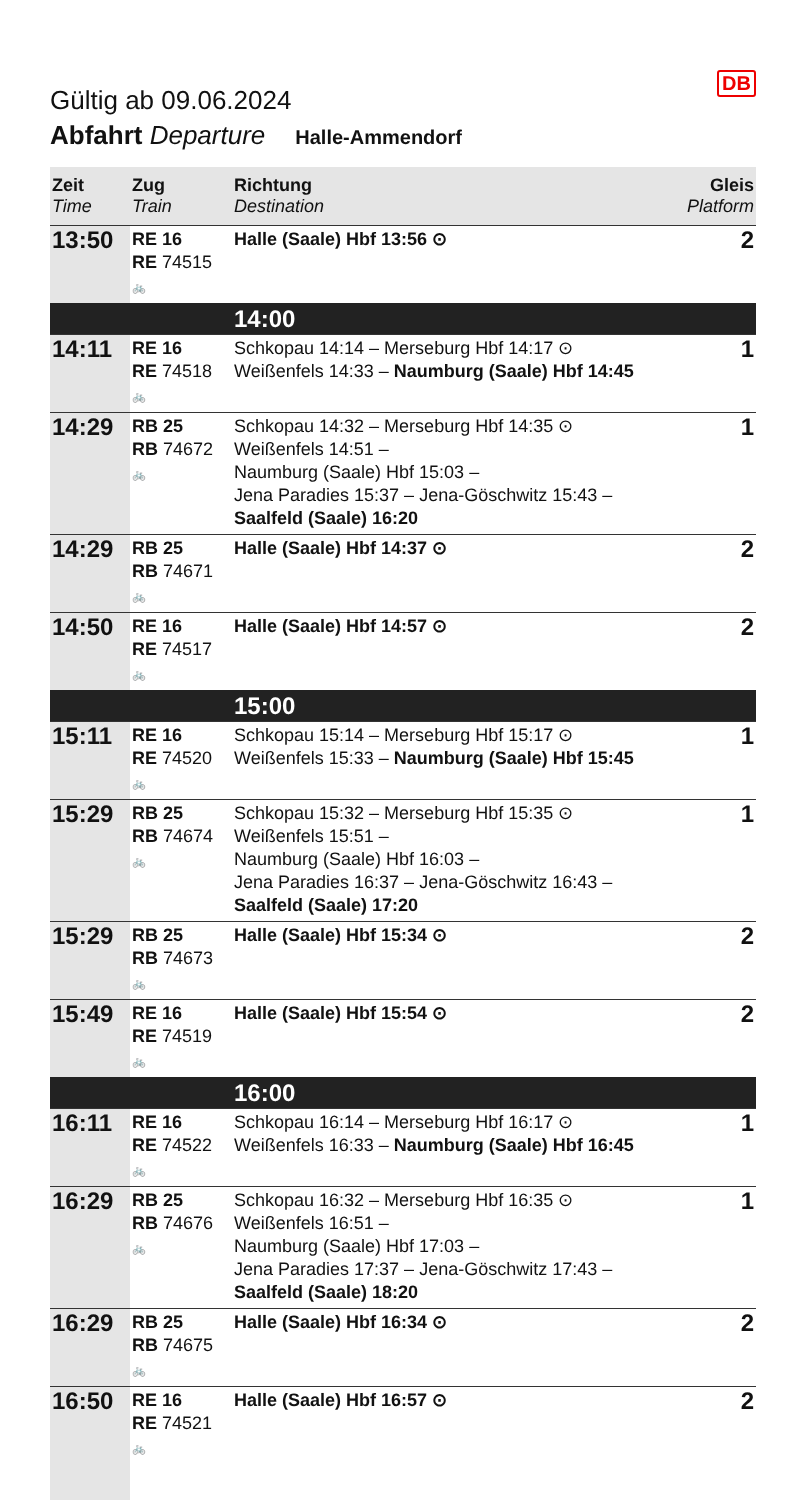DB
Gültig ab 09.06.2024
Abfahrt Departure Halle-Ammendorf
| Zeit Time | Zug Train | Richtung Destination | Gleis Platform |
| --- | --- | --- | --- |
| 13:50 | RE 16 RE 74515 🚲 | Halle (Saale) Hbf 13:56 ⊙ | 2 |
| | | 14:00 | |
| 14:11 | RE 16 RE 74518 🚲 | Schkopau 14:14 – Merseburg Hbf 14:17 ⊙ Weißenfels 14:33 – Naumburg (Saale) Hbf 14:45 | 1 |
| 14:29 | RB 25 RB 74672 🚲 | Schkopau 14:32 – Merseburg Hbf 14:35 ⊙ Weißenfels 14:51 – Naumburg (Saale) Hbf 15:03 – Jena Paradies 15:37 – Jena-Göschwitz 15:43 – Saalfeld (Saale) 16:20 | 1 |
| 14:29 | RB 25 RB 74671 🚲 | Halle (Saale) Hbf 14:37 ⊙ | 2 |
| 14:50 | RE 16 RE 74517 🚲 | Halle (Saale) Hbf 14:57 ⊙ | 2 |
| | | 15:00 | |
| 15:11 | RE 16 RE 74520 🚲 | Schkopau 15:14 – Merseburg Hbf 15:17 ⊙ Weißenfels 15:33 – Naumburg (Saale) Hbf 15:45 | 1 |
| 15:29 | RB 25 RB 74674 🚲 | Schkopau 15:32 – Merseburg Hbf 15:35 ⊙ Weißenfels 15:51 – Naumburg (Saale) Hbf 16:03 – Jena Paradies 16:37 – Jena-Göschwitz 16:43 – Saalfeld (Saale) 17:20 | 1 |
| 15:29 | RB 25 RB 74673 🚲 | Halle (Saale) Hbf 15:34 ⊙ | 2 |
| 15:49 | RE 16 RE 74519 🚲 | Halle (Saale) Hbf 15:54 ⊙ | 2 |
| | | 16:00 | |
| 16:11 | RE 16 RE 74522 🚲 | Schkopau 16:14 – Merseburg Hbf 16:17 ⊙ Weißenfels 16:33 – Naumburg (Saale) Hbf 16:45 | 1 |
| 16:29 | RB 25 RB 74676 🚲 | Schkopau 16:32 – Merseburg Hbf 16:35 ⊙ Weißenfels 16:51 – Naumburg (Saale) Hbf 17:03 – Jena Paradies 17:37 – Jena-Göschwitz 17:43 – Saalfeld (Saale) 18:20 | 1 |
| 16:29 | RB 25 RB 74675 🚲 | Halle (Saale) Hbf 16:34 ⊙ | 2 |
| 16:50 | RE 16 RE 74521 🚲 | Halle (Saale) Hbf 16:57 ⊙ | 2 |